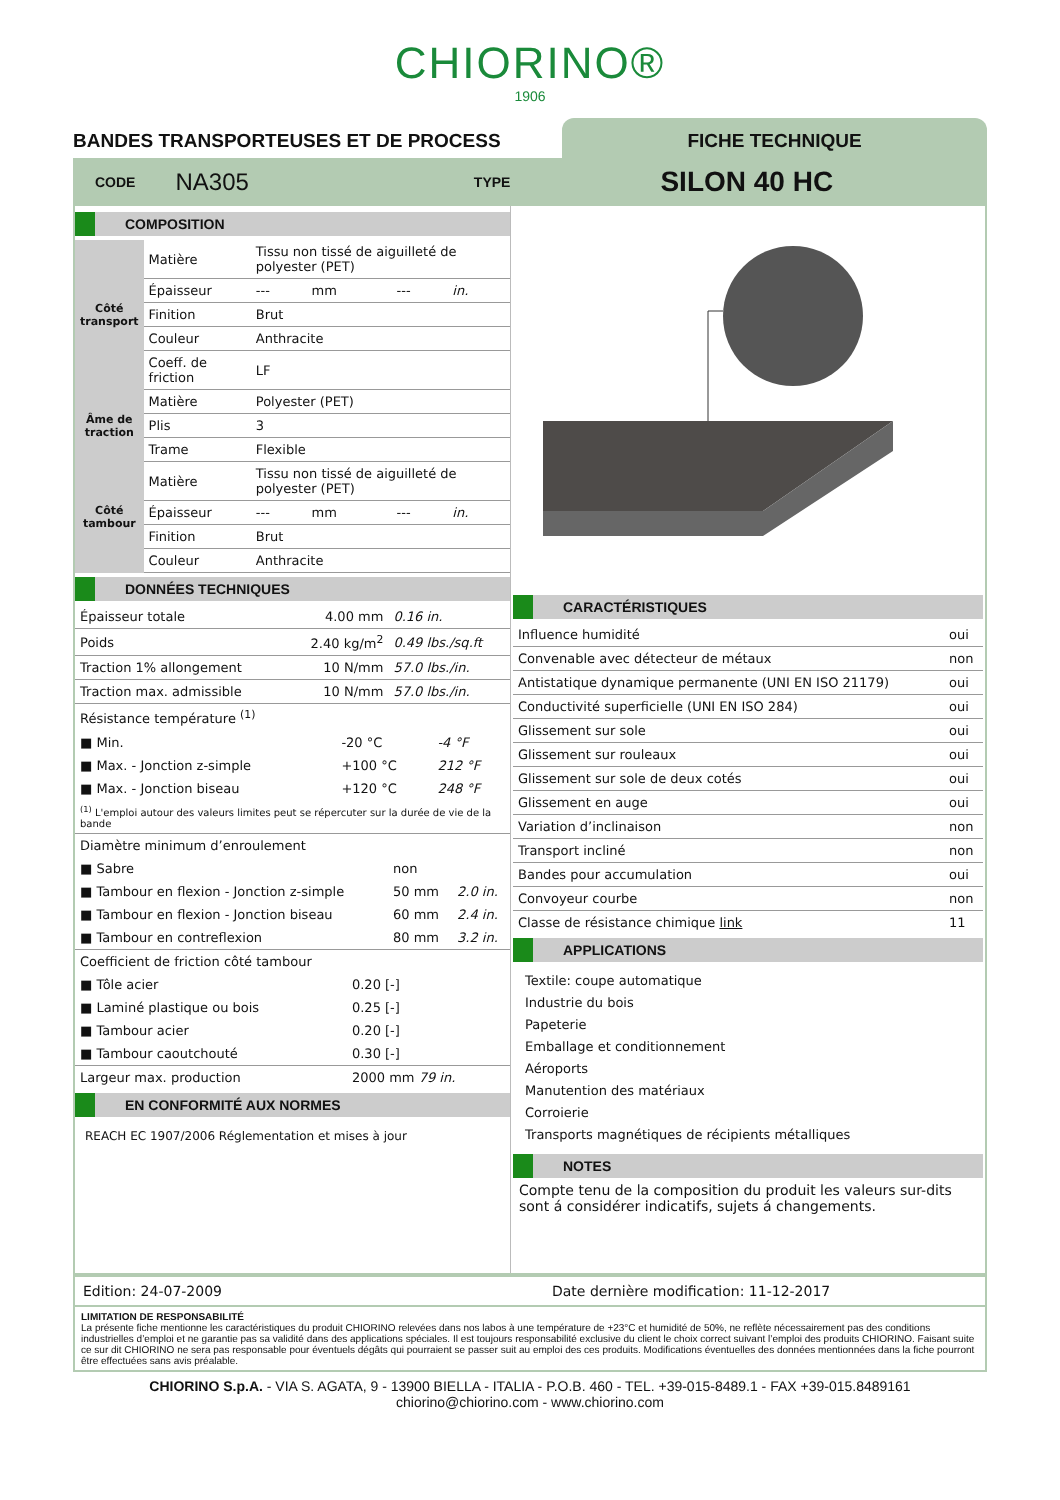CHIORINO®
1906
BANDES TRANSPORTEUSES ET DE PROCESS
FICHE TECHNIQUE
CODE NA305 TYPE SILON 40 HC
COMPOSITION
| Côté transport | Matière | Tissu non tissé de aiguilleté de polyester (PET) | | | |
| | Épaisseur | --- | mm | --- | in. |
| | Finition | Brut | | | |
| | Couleur | Anthracite | | | |
| | Coeff. de friction | LF | | | |
| Âme de traction | Matière | Polyester (PET) | | | |
| | Plis | 3 | | | |
| | Trame | Flexible | | | |
| Côté tambour | Matière | Tissu non tissé de aiguilleté de polyester (PET) | | | |
| | Épaisseur | --- | mm | --- | in. |
| | Finition | Brut | | | |
| | Couleur | Anthracite | | | |
DONNÉES TECHNIQUES
| Épaisseur totale | 4.00 mm | 0.16 in. |
| Poids | 2.40 kg/m<sup>2</sup> | 0.49 lbs./sq.ft |
| Traction 1% allongement | 10 N/mm | 57.0 lbs./in. |
| Traction max. admissible | 10 N/mm | 57.0 lbs./in. |
| Résistance température <sup>(1)</sup> | | |
| ■ Min. | -20 °C | -4 °F |
| ■ Max. - Jonction z-simple | +100 °C | 212 °F |
| ■ Max. - Jonction biseau | +120 °C | 248 °F |
| <sup>(1)</sup> L'emploi autour des valeurs limites peut se répercuter sur la durée de vie de la bande | | |
| Diamètre minimum d’enroulement | | |
| ■ Sabre | non | |
| ■ Tambour en flexion - Jonction z-simple | 50 mm | 2.0 in. |
| ■ Tambour en flexion - Jonction biseau | 60 mm | 2.4 in. |
| ■ Tambour en contreflexion | 80 mm | 3.2 in. |
| Coefficient de friction côté tambour | |
| ■ Tôle acier | 0.20 [-] |
| ■ Laminé plastique ou bois | 0.25 [-] |
| ■ Tambour acier | 0.20 [-] |
| ■ Tambour caoutchouté | 0.30 [-] |
| Largeur max. production | 2000 mm 79 in. |
EN CONFORMITÉ AUX NORMES
REACH EC 1907/2006 Réglementation et mises à jour
CARACTÉRISTIQUES
| Influence humidité | oui |
| Convenable avec détecteur de métaux | non |
| Antistatique dynamique permanente (UNI EN ISO 21179) | oui |
| Conductivité superficielle (UNI EN ISO 284) | oui |
| Glissement sur sole | oui |
| Glissement sur rouleaux | oui |
| Glissement sur sole de deux cotés | oui |
| Glissement en auge | oui |
| Variation d’inclinaison | non |
| Transport incliné | non |
| Bandes pour accumulation | oui |
| Convoyeur courbe | non |
| Classe de résistance chimique link | 11 |
APPLICATIONS
Textile: coupe automatique
Industrie du bois
Papeterie
Emballage et conditionnement
Aéroports
Manutention des matériaux
Corroierie
Transports magnétiques de récipients métalliques
NOTES
Compte tenu de la composition du produit les valeurs sur-dits sont á considérer indicatifs, sujets á changements.
Edition: 24-07-2009 Date dernière modification: 11-12-2017
LIMITATION DE RESPONSABILITÉ
La présente fiche mentionne les caractéristiques du produit CHIORINO relevées dans nos labos à une température de +23°C et humidité de 50%, ne reflète nécessairement pas des conditions industrielles d’emploi et ne garantie pas sa validité dans des applications spéciales. Il est toujours responsabilité exclusive du client le choix correct suivant l’emploi des produits CHIORINO. Faisant suite ce sur dit CHIORINO ne sera pas responsable pour éventuels dégâts qui pourraient se passer suit au emploi des ces produits. Modifications éventuelles des données mentionnées dans la fiche pourront être effectuées sans avis préalable.
CHIORINO S.p.A. - VIA S. AGATA, 9 - 13900 BIELLA - ITALIA - P.O.B. 460 - TEL. +39-015-8489.1 - FAX +39-015.8489161
chiorino@chiorino.com - www.chiorino.com